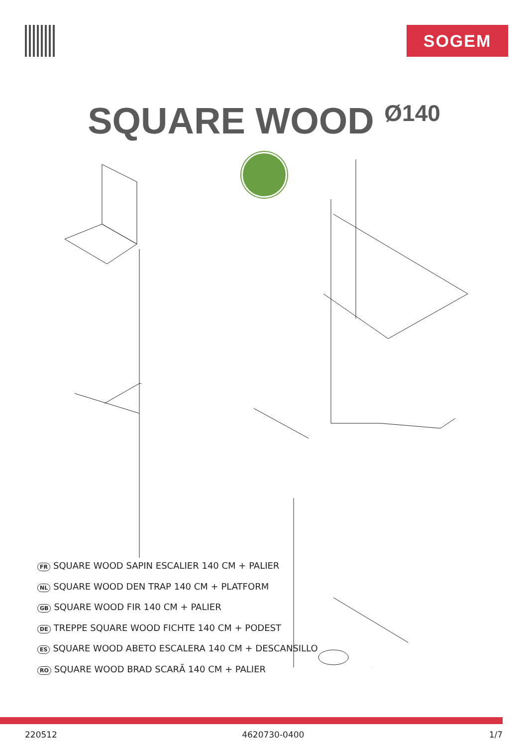SOGEM
SQUARE WOOD Ø140
FR SQUARE WOOD SAPIN ESCALIER 140 CM + PALIER
NL SQUARE WOOD DEN TRAP 140 CM + PLATFORM
GB SQUARE WOOD FIR 140 CM + PALIER
DE TREPPE SQUARE WOOD FICHTE 140 CM + PODEST
ES SQUARE WOOD ABETO ESCALERA 140 CM + DESCANSILLO
RO SQUARE WOOD BRAD SCARĂ 140 CM + PALIER
220512 4620730-0400 1/7